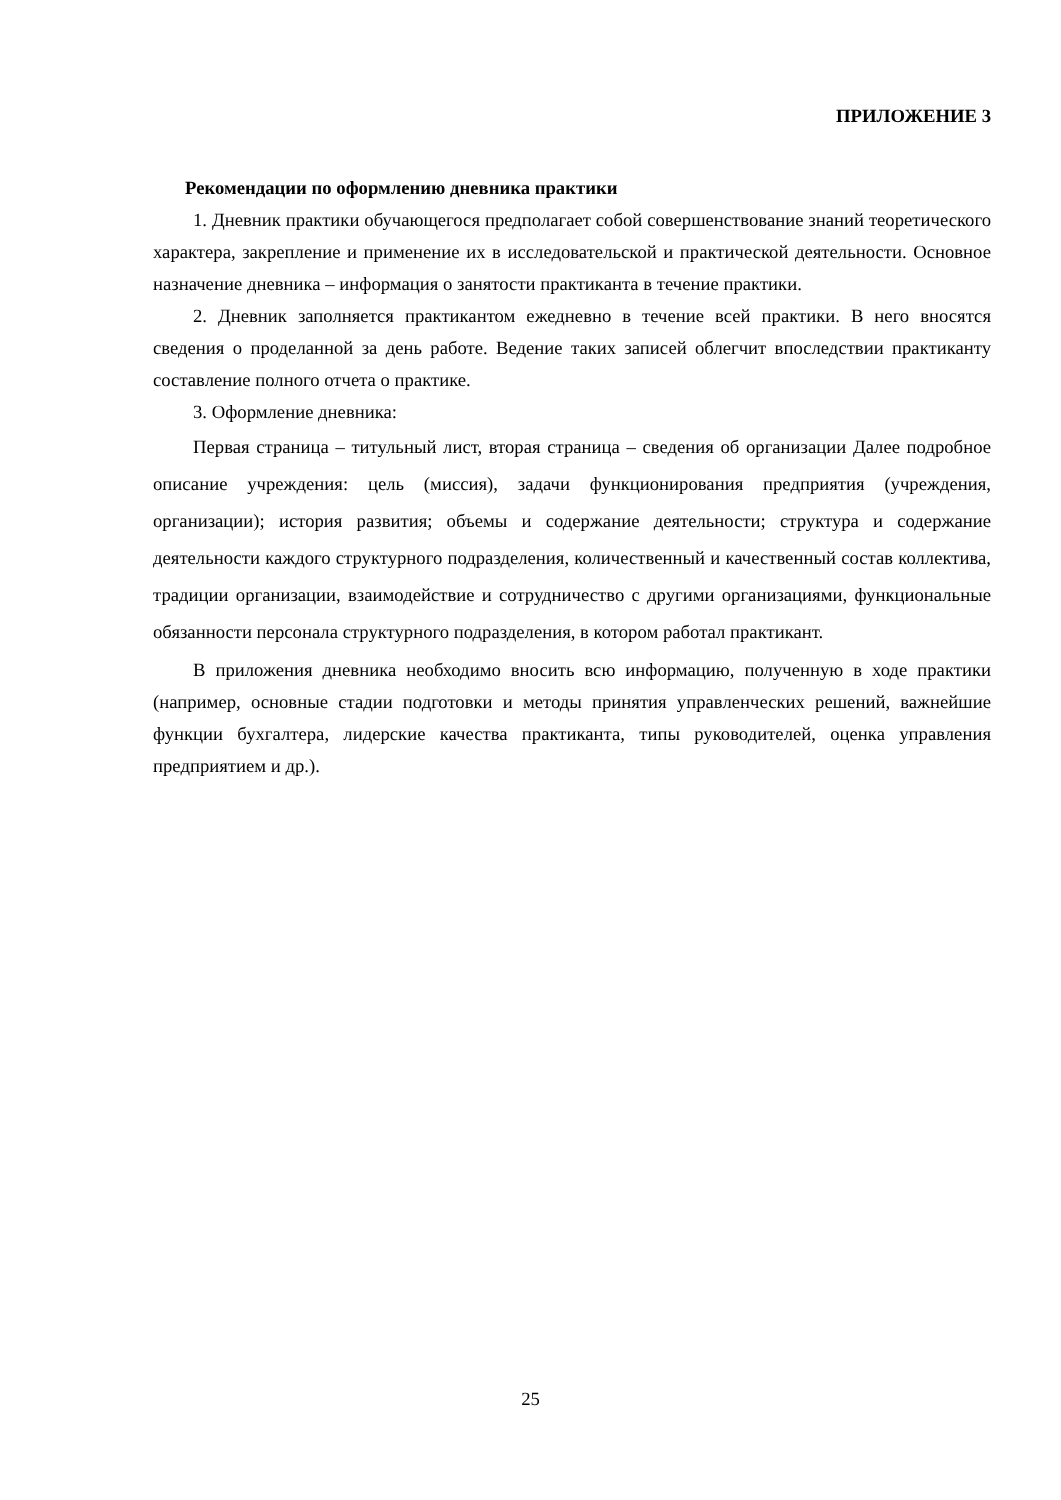ПРИЛОЖЕНИЕ 3
Рекомендации по оформлению дневника практики
1. Дневник практики обучающегося предполагает собой совершенствование знаний теоретического характера, закрепление и применение их в исследовательской и практической деятельности. Основное назначение дневника – информация о занятости практиканта в течение практики.
2. Дневник заполняется практикантом ежедневно в течение всей практики. В него вносятся сведения о проделанной за день работе. Ведение таких записей облегчит впоследствии практиканту составление полного отчета о практике.
3. Оформление дневника:
Первая страница – титульный лист, вторая страница – сведения об организации Далее подробное описание учреждения: цель (миссия), задачи функционирования предприятия (учреждения, организации); история развития; объемы и содержание деятельности; структура и содержание деятельности каждого структурного подразделения, количественный и качественный состав коллектива, традиции организации, взаимодействие и сотрудничество с другими организациями, функциональные обязанности персонала структурного подразделения, в котором работал практикант.
В приложения дневника необходимо вносить всю информацию, полученную в ходе практики (например, основные стадии подготовки и методы принятия управленческих решений, важнейшие функции бухгалтера, лидерские качества практиканта, типы руководителей, оценка управления предприятием и др.).
25